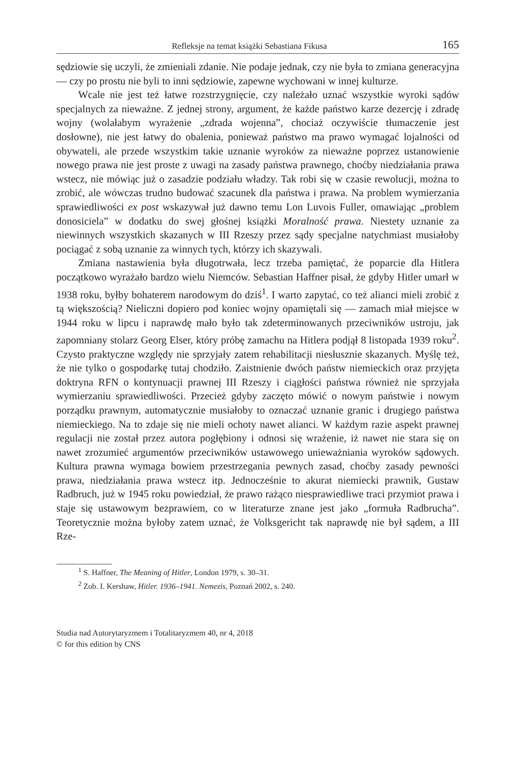Refleksje na temat książki Sebastiana Fikusa 165
sędziowie się uczyli, że zmieniali zdanie. Nie podaje jednak, czy nie była to zmiana generacyjna — czy po prostu nie byli to inni sędziowie, zapewne wychowani w innej kulturze.
Wcale nie jest też łatwe rozstrzygnięcie, czy należało uznać wszystkie wyroki sądów specjalnych za nieważne. Z jednej strony, argument, że każde państwo karze dezercję i zdradę wojny (wolałabym wyrażenie „zdrada wojenna”, chociaż oczywiście tłumaczenie jest dosłowne), nie jest łatwy do obalenia, ponieważ państwo ma prawo wymagać lojalności od obywateli, ale przede wszystkim takie uznanie wyroków za nieważne poprzez ustanowienie nowego prawa nie jest proste z uwagi na zasady państwa prawnego, choćby niedziałania prawa wstecz, nie mówiąc już o zasadzie podziału władzy. Tak robi się w czasie rewolucji, można to zrobić, ale wówczas trudno budować szacunek dla państwa i prawa. Na problem wymierzania sprawiedliwości ex post wskazywał już dawno temu Lon Luvois Fuller, omawiając „problem donosiciela” w dodatku do swej głośnej książki Moralność prawa. Niestety uznanie za niewinnych wszystkich skazanych w III Rzeszy przez sądy specjalne natychmiast musiałoby pociągać z sobą uznanie za winnych tych, którzy ich skazywali.
Zmiana nastawienia była długotrwała, lecz trzeba pamiętać, że poparcie dla Hitlera początkowo wyrażało bardzo wielu Niemców. Sebastian Haffner pisał, że gdyby Hitler umarł w 1938 roku, byłby bohaterem narodowym do dziś<sup>1</sup>. I warto zapytać, co też alianci mieli zrobić z tą większością? Nieliczni dopiero pod koniec wojny opamiętali się — zamach miał miejsce w 1944 roku w lipcu i naprawdę mało było tak zdeterminowanych przeciwników ustroju, jak zapomniany stolarz Georg Elser, który próbę zamachu na Hitlera podjął 8 listopada 1939 roku<sup>2</sup>. Czysto praktyczne względy nie sprzyjały zatem rehabilitacji niesłusznie skazanych. Myślę też, że nie tylko o gospodarkę tutaj chodziło. Zaistnienie dwóch państw niemieckich oraz przyjęta doktryna RFN o kontynuacji prawnej III Rzeszy i ciągłości państwa również nie sprzyjała wymierzaniu sprawiedliwości. Przecież gdyby zaczęto mówić o nowym państwie i nowym porządku prawnym, automatycznie musiałoby to oznaczać uznanie granic i drugiego państwa niemieckiego. Na to zdaje się nie mieli ochoty nawet alianci. W każdym razie aspekt prawnej regulacji nie został przez autora pogłębiony i odnosi się wrażenie, iż nawet nie stara się on nawet zrozumieć argumentów przeciwników ustawowego unieważniania wyroków sądowych. Kultura prawna wymaga bowiem przestrzegania pewnych zasad, choćby zasady pewności prawa, niedziałania prawa wstecz itp. Jednocześnie to akurat niemiecki prawnik, Gustaw Radbruch, już w 1945 roku powiedział, że prawo rażąco niesprawiedliwe traci przymiot prawa i staje się ustawowym bezprawiem, co w literaturze znane jest jako „formuła Radbrucha”. Teoretycznie można byłoby zatem uznać, że Volksgericht tak naprawdę nie był sądem, a III Rze-
<sup>1</sup> S. Haffner, The Meaning of Hitler, London 1979, s. 30–31.
<sup>2</sup> Zob. I. Kershaw, Hitler. 1936–1941. Nemezis, Poznań 2002, s. 240.
Studia nad Autorytaryzmem i Totalitaryzmem 40, nr 4, 2018
© for this edition by CNS